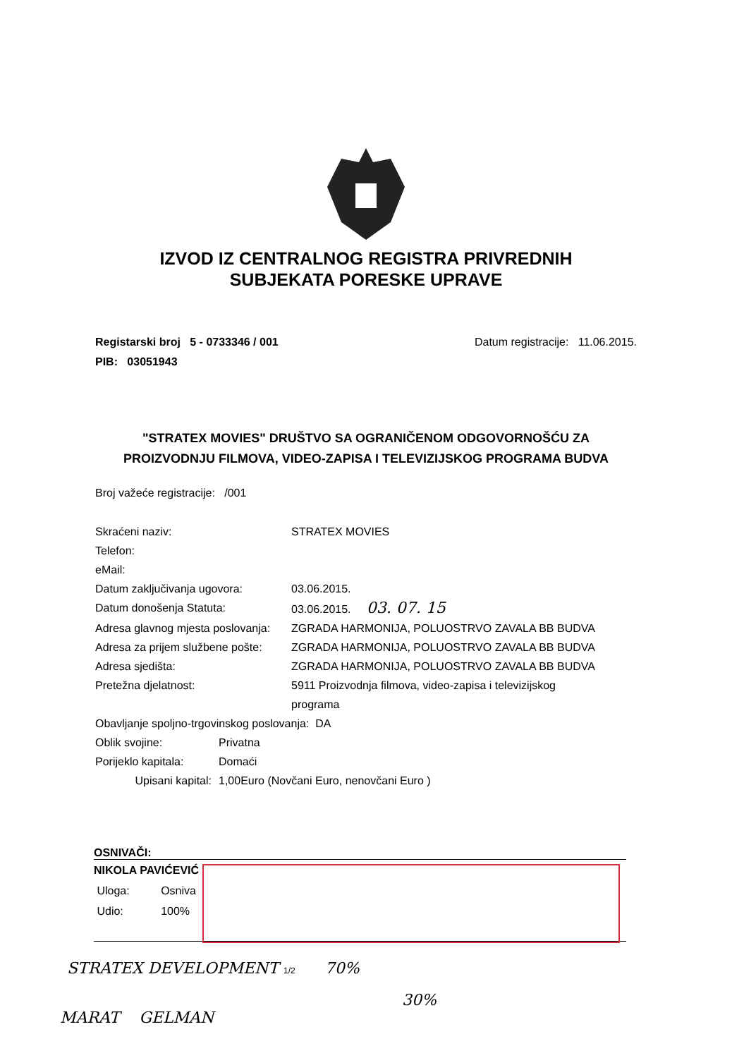IZVOD IZ CENTRALNOG REGISTRA PRIVREDNIH
SUBJEKATA PORESKE UPRAVE
Registarski broj 5 - 0733346 / 001
PIB: 03051943
Datum registracije: 11.06.2015.
"STRATEX MOVIES" DRUŠTVO SA OGRANIČENOM ODGOVORNOŠĆU ZA
PROIZVODNJU FILMOVA, VIDEO-ZAPISA I TELEVIZIJSKOG PROGRAMA BUDVA
Broj važeće registracije: /001
| Skraćeni naziv: | STRATEX MOVIES |
| Telefon: | |
| eMail: | |
| Datum zaključivanja ugovora: | 03.06.2015. |
| Datum donošenja Statuta: | 03.06.2015. 03. 07. 15 |
| Adresa glavnog mjesta poslovanja: | ZGRADA HARMONIJA, POLUOSTRVO ZAVALA BB BUDVA |
| Adresa za prijem službene pošte: | ZGRADA HARMONIJA, POLUOSTRVO ZAVALA BB BUDVA |
| Adresa sjedišta: | ZGRADA HARMONIJA, POLUOSTRVO ZAVALA BB BUDVA |
| Pretežna djelatnost: | 5911 Proizvodnja filmova, video-zapisa i televizijskog programa |
Obavljanje spoljno-trgovinskog poslovanja: DA
| Oblik svojine: | Privatna |
| Porijeklo kapitala: | Domaći |
| Upisani kapital: | 1,00Euro (Novčani Euro, nenovčani Euro ) |
OSNIVAČI:
NIKOLA PAVIĆEVIĆ
Uloga: Osniva
Udio: 100%
STRATEX DEVELOPMENT 1/2 70%
30%
MARAT GELMAN